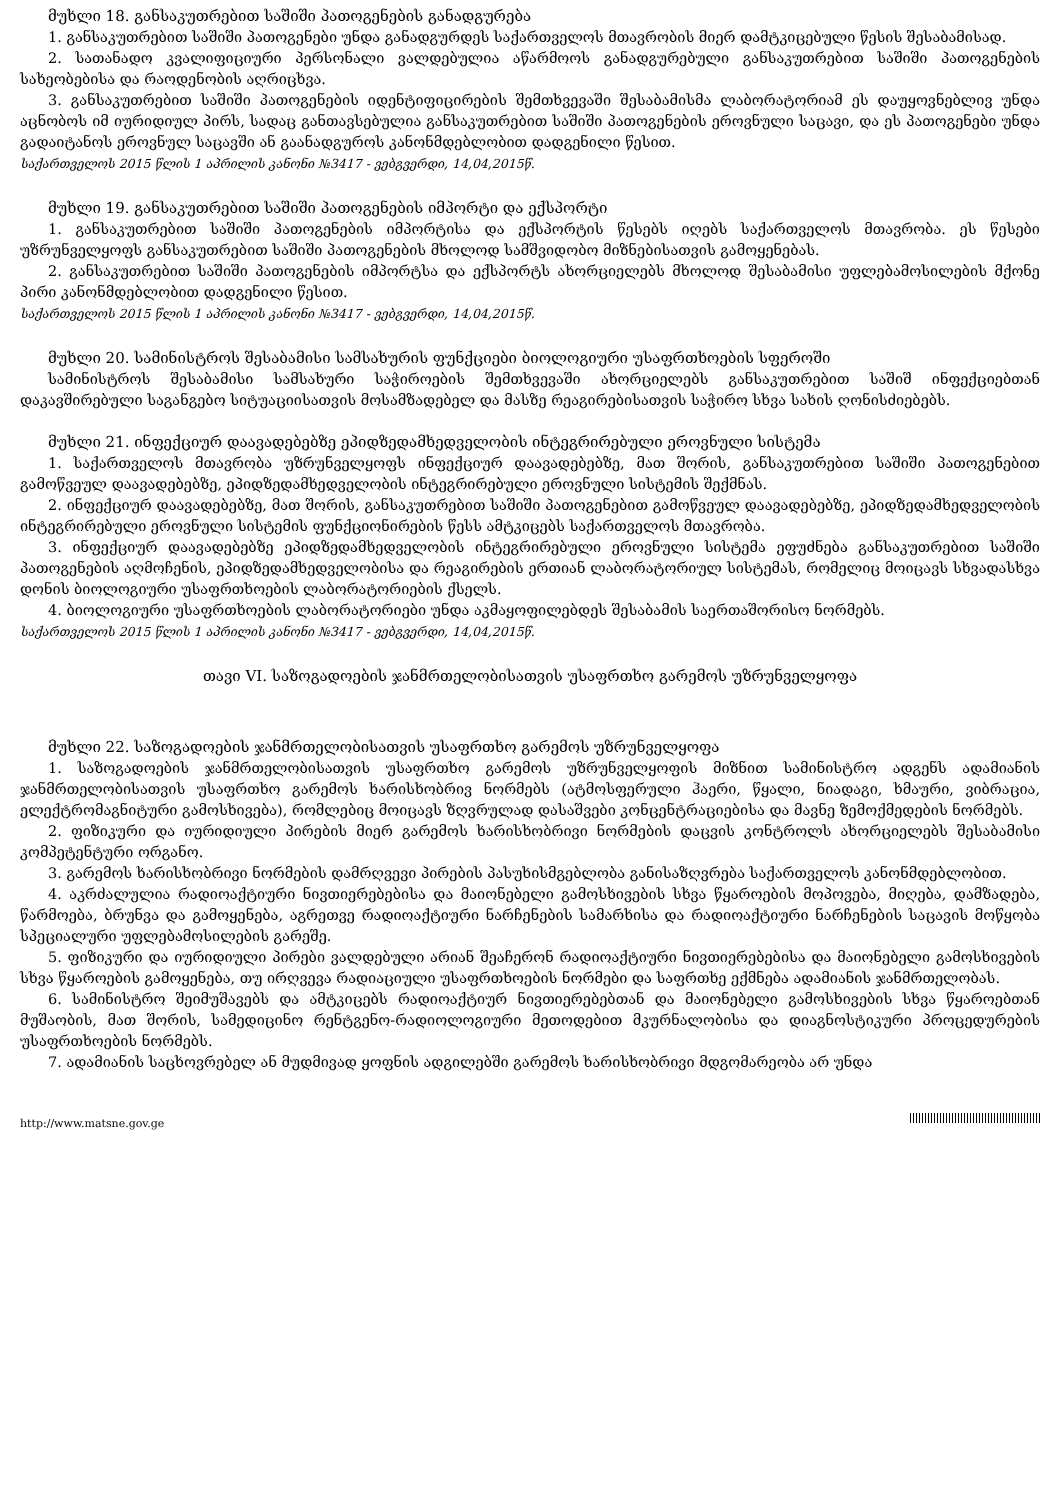მუხლი 18. განსაკუთრებით საშიში პათოგენების განადგურება
1. განსაკუთრებით საშიში პათოგენები უნდა განადგურდეს საქართველოს მთავრობის მიერ დამტკიცებული წესის შესაბამისად.
2. სათანადო კვალიფიციური პერსონალი ვალდებულია აწარმოოს განადგურებული განსაკუთრებით საშიში პათოგენების სახეობებისა და რაოდენობის აღრიცხვა.
3. განსაკუთრებით საშიში პათოგენების იდენტიფიცირების შემთხვევაში შესაბამისმა ლაბორატორიამ ეს დაუყოვნებლივ უნდა აცნობოს იმ იურიდიულ პირს, სადაც განთავსებულია განსაკუთრებით საშიში პათოგენების ეროვნული საცავი, და ეს პათოგენები უნდა გადაიტანოს ეროვნულ საცავში ან გაანადგუროს კანონმდებლობით დადგენილი წესით.
საქართველოს 2015 წლის 1 აპრილის კანონი №3417 - ვებგვერდი, 14,04,2015წ.
მუხლი 19. განსაკუთრებით საშიში პათოგენების იმპორტი და ექსპორტი
1. განსაკუთრებით საშიში პათოგენების იმპორტისა და ექსპორტის წესებს იღებს საქართველოს მთავრობა. ეს წესები უზრუნველყოფს განსაკუთრებით საშიში პათოგენების მხოლოდ სამშვიდობო მიზნებისათვის გამოყენებას.
2. განსაკუთრებით საშიში პათოგენების იმპორტსა და ექსპორტს ახორციელებს მხოლოდ შესაბამისი უფლებამოსილების მქონე პირი კანონმდებლობით დადგენილი წესით.
საქართველოს 2015 წლის 1 აპრილის კანონი №3417 - ვებგვერდი, 14,04,2015წ.
მუხლი 20. სამინისტროს შესაბამისი სამსახურის ფუნქციები ბიოლოგიური უსაფრთხოების სფეროში
სამინისტროს შესაბამისი სამსახური საჭიროების შემთხვევაში ახორციელებს განსაკუთრებით საშიშ ინფექციებთან დაკავშირებული საგანგებო სიტუაციისათვის მოსამზადებელ და მასზე რეაგირებისათვის საჭირო სხვა სახის ღონისძიებებს.
მუხლი 21. ინფექციურ დაავადებებზე ეპიდზედამხედველობის ინტეგრირებული ეროვნული სისტემა
1. საქართველოს მთავრობა უზრუნველყოფს ინფექციურ დაავადებებზე, მათ შორის, განსაკუთრებით საშიში პათოგენებით გამოწვეულ დაავადებებზე, ეპიდზედამხედველობის ინტეგრირებული ეროვნული სისტემის შექმნას.
2. ინფექციურ დაავადებებზე, მათ შორის, განსაკუთრებით საშიში პათოგენებით გამოწვეულ დაავადებებზე, ეპიდზედამხედველობის ინტეგრირებული ეროვნული სისტემის ფუნქციონირების წესს ამტკიცებს საქართველოს მთავრობა.
3. ინფექციურ დაავადებებზე ეპიდზედამხედველობის ინტეგრირებული ეროვნული სისტემა ეფუძნება განსაკუთრებით საშიში პათოგენების აღმოჩენის, ეპიდზედამხედველობისა და რეაგირების ერთიან ლაბორატორიულ სისტემას, რომელიც მოიცავს სხვადასხვა დონის ბიოლოგიური უსაფრთხოების ლაბორატორიების ქსელს.
4. ბიოლოგიური უსაფრთხოების ლაბორატორიები უნდა აკმაყოფილებდეს შესაბამის საერთაშორისო ნორმებს.
საქართველოს 2015 წლის 1 აპრილის კანონი №3417 - ვებგვერდი, 14,04,2015წ.
თავი VI. საზოგადოების ჯანმრთელობისათვის უსაფრთხო გარემოს უზრუნველყოფა
მუხლი 22. საზოგადოების ჯანმრთელობისათვის უსაფრთხო გარემოს უზრუნველყოფა
1. საზოგადოების ჯანმრთელობისათვის უსაფრთხო გარემოს უზრუნველყოფის მიზნით სამინისტრო ადგენს ადამიანის ჯანმრთელობისათვის უსაფრთხო გარემოს ხარისხობრივ ნორმებს (ატმოსფერული ჰაერი, წყალი, ნიადაგი, ხმაური, ვიბრაცია, ელექტრომაგნიტური გამოსხივება), რომლებიც მოიცავს ზღვრულად დასაშვები კონცენტრაციებისა და მავნე ზემოქმედების ნორმებს.
2. ფიზიკური და იურიდიული პირების მიერ გარემოს ხარისხობრივი ნორმების დაცვის კონტროლს ახორციელებს შესაბამისი კომპეტენტური ორგანო.
3. გარემოს ხარისხობრივი ნორმების დამრღვევი პირების პასუხისმგებლობა განისაზღვრება საქართველოს კანონმდებლობით.
4. აკრძალულია რადიოაქტიური ნივთიერებებისა და მაიონებელი გამოსხივების სხვა წყაროების მოპოვება, მიღება, დამზადება, წარმოება, ბრუნვა და გამოყენება, აგრეთვე რადიოაქტიური ნარჩენების სამარხისა და რადიოაქტიური ნარჩენების საცავის მოწყობა სპეციალური უფლებამოსილების გარეშე.
5. ფიზიკური და იურიდიული პირები ვალდებული არიან შეაჩერონ რადიოაქტიური ნივთიერებებისა და მაიონებელი გამოსხივების სხვა წყაროების გამოყენება, თუ ირღვევა რადიაციული უსაფრთხოების ნორმები და საფრთხე ექმნება ადამიანის ჯანმრთელობას.
6. სამინისტრო შეიმუშავებს და ამტკიცებს რადიოაქტიურ ნივთიერებებთან და მაიონებელი გამოსხივების სხვა წყაროებთან მუშაობის, მათ შორის, სამედიცინო რენტგენო-რადიოლოგიური მეთოდებით მკურნალობისა და დიაგნოსტიკური პროცედურების უსაფრთხოების ნორმებს.
7. ადამიანის საცხოვრებელ ან მუდმივად ყოფნის ადგილებში გარემოს ხარისხობრივი მდგომარეობა არ უნდა
http://www.matsne.gov.ge